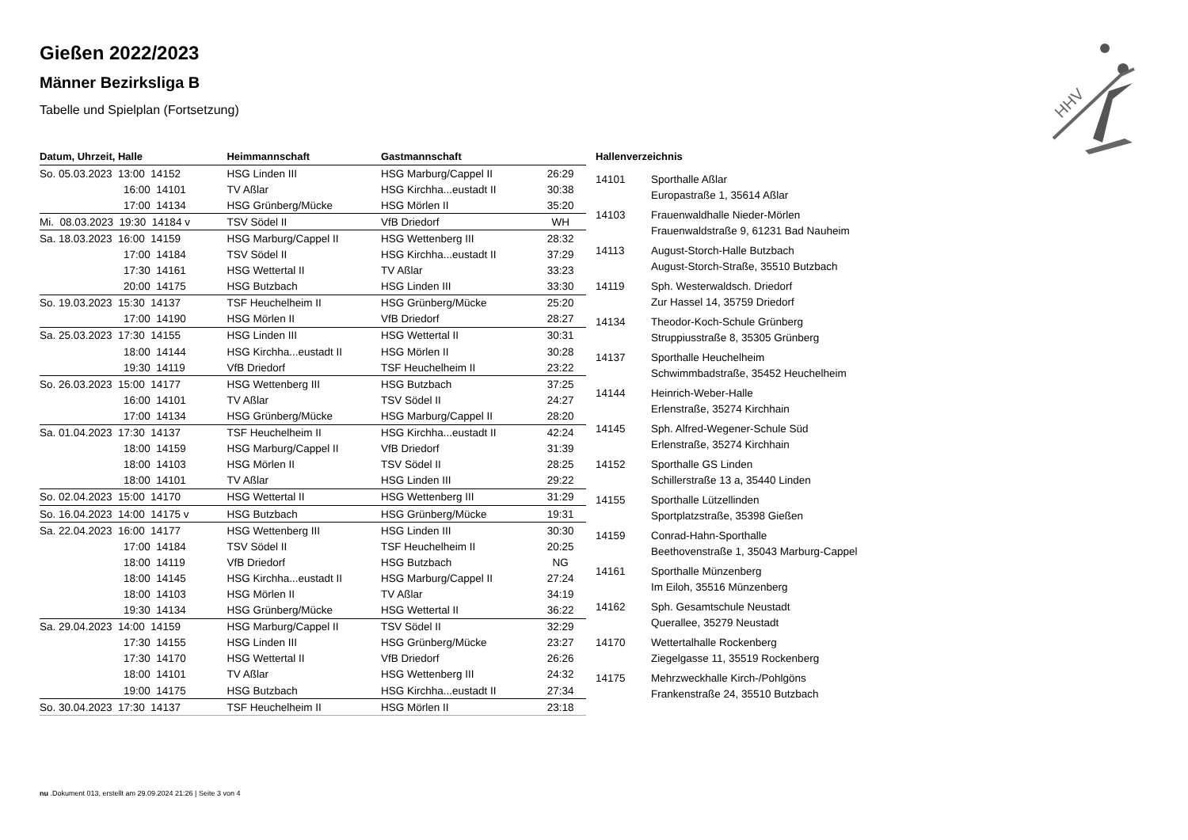HHV
Gießen 2022/2023
Männer Bezirksliga B
Tabelle und Spielplan (Fortsetzung)
| Datum, Uhrzeit, Halle | Heimmannschaft | Gastmannschaft | |
| --- | --- | --- | --- |
| So. 05.03.2023 13:00 14152 | HSG Linden III | HSG Marburg/Cappel II | 26:29 |
| 16:00 14101 | TV Aßlar | HSG Kirchha...eustadt II | 30:38 |
| 17:00 14134 | HSG Grünberg/Mücke | HSG Mörlen II | 35:20 |
| Mi. 08.03.2023 19:30 14184 v | TSV Södel II | VfB Driedorf | WH |
| Sa. 18.03.2023 16:00 14159 | HSG Marburg/Cappel II | HSG Wettenberg III | 28:32 |
| 17:00 14184 | TSV Södel II | HSG Kirchha...eustadt II | 37:29 |
| 17:30 14161 | HSG Wettertal II | TV Aßlar | 33:23 |
| 20:00 14175 | HSG Butzbach | HSG Linden III | 33:30 |
| So. 19.03.2023 15:30 14137 | TSF Heuchelheim II | HSG Grünberg/Mücke | 25:20 |
| 17:00 14190 | HSG Mörlen II | VfB Driedorf | 28:27 |
| Sa. 25.03.2023 17:30 14155 | HSG Linden III | HSG Wettertal II | 30:31 |
| 18:00 14144 | HSG Kirchha...eustadt II | HSG Mörlen II | 30:28 |
| 19:30 14119 | VfB Driedorf | TSF Heuchelheim II | 23:22 |
| So. 26.03.2023 15:00 14177 | HSG Wettenberg III | HSG Butzbach | 37:25 |
| 16:00 14101 | TV Aßlar | TSV Södel II | 24:27 |
| 17:00 14134 | HSG Grünberg/Mücke | HSG Marburg/Cappel II | 28:20 |
| Sa. 01.04.2023 17:30 14137 | TSF Heuchelheim II | HSG Kirchha...eustadt II | 42:24 |
| 18:00 14159 | HSG Marburg/Cappel II | VfB Driedorf | 31:39 |
| 18:00 14103 | HSG Mörlen II | TSV Södel II | 28:25 |
| 18:00 14101 | TV Aßlar | HSG Linden III | 29:22 |
| So. 02.04.2023 15:00 14170 | HSG Wettertal II | HSG Wettenberg III | 31:29 |
| So. 16.04.2023 14:00 14175 v | HSG Butzbach | HSG Grünberg/Mücke | 19:31 |
| Sa. 22.04.2023 16:00 14177 | HSG Wettenberg III | HSG Linden III | 30:30 |
| 17:00 14184 | TSV Södel II | TSF Heuchelheim II | 20:25 |
| 18:00 14119 | VfB Driedorf | HSG Butzbach | NG |
| 18:00 14145 | HSG Kirchha...eustadt II | HSG Marburg/Cappel II | 27:24 |
| 18:00 14103 | HSG Mörlen II | TV Aßlar | 34:19 |
| 19:30 14134 | HSG Grünberg/Mücke | HSG Wettertal II | 36:22 |
| Sa. 29.04.2023 14:00 14159 | HSG Marburg/Cappel II | TSV Södel II | 32:29 |
| 17:30 14155 | HSG Linden III | HSG Grünberg/Mücke | 23:27 |
| 17:30 14170 | HSG Wettertal II | VfB Driedorf | 26:26 |
| 18:00 14101 | TV Aßlar | HSG Wettenberg III | 24:32 |
| 19:00 14175 | HSG Butzbach | HSG Kirchha...eustadt II | 27:34 |
| So. 30.04.2023 17:30 14137 | TSF Heuchelheim II | HSG Mörlen II | 23:18 |
Hallenverzeichnis
| 14101 | Sporthalle Aßlar Europastraße 1, 35614 Aßlar |
| 14103 | Frauenwaldhalle Nieder-Mörlen Frauenwaldstraße 9, 61231 Bad Nauheim |
| 14113 | August-Storch-Halle Butzbach August-Storch-Straße, 35510 Butzbach |
| 14119 | Sph. Westerwaldsch. Driedorf Zur Hassel 14, 35759 Driedorf |
| 14134 | Theodor-Koch-Schule Grünberg Struppiusstraße 8, 35305 Grünberg |
| 14137 | Sporthalle Heuchelheim Schwimmbadstraße, 35452 Heuchelheim |
| 14144 | Heinrich-Weber-Halle Erlenstraße, 35274 Kirchhain |
| 14145 | Sph. Alfred-Wegener-Schule Süd Erlenstraße, 35274 Kirchhain |
| 14152 | Sporthalle GS Linden Schillerstraße 13 a, 35440 Linden |
| 14155 | Sporthalle Lützellinden Sportplatzstraße, 35398 Gießen |
| 14159 | Conrad-Hahn-Sporthalle Beethovenstraße 1, 35043 Marburg-Cappel |
| 14161 | Sporthalle Münzenberg Im Eiloh, 35516 Münzenberg |
| 14162 | Sph. Gesamtschule Neustadt Querallee, 35279 Neustadt |
| 14170 | Wettertalhalle Rockenberg Ziegelgasse 11, 35519 Rockenberg |
| 14175 | Mehrzweckhalle Kirch-/Pohlgöns Frankenstraße 24, 35510 Butzbach |
nu .Dokument 013, erstellt am 29.09.2024 21:26 | Seite 3 von 4